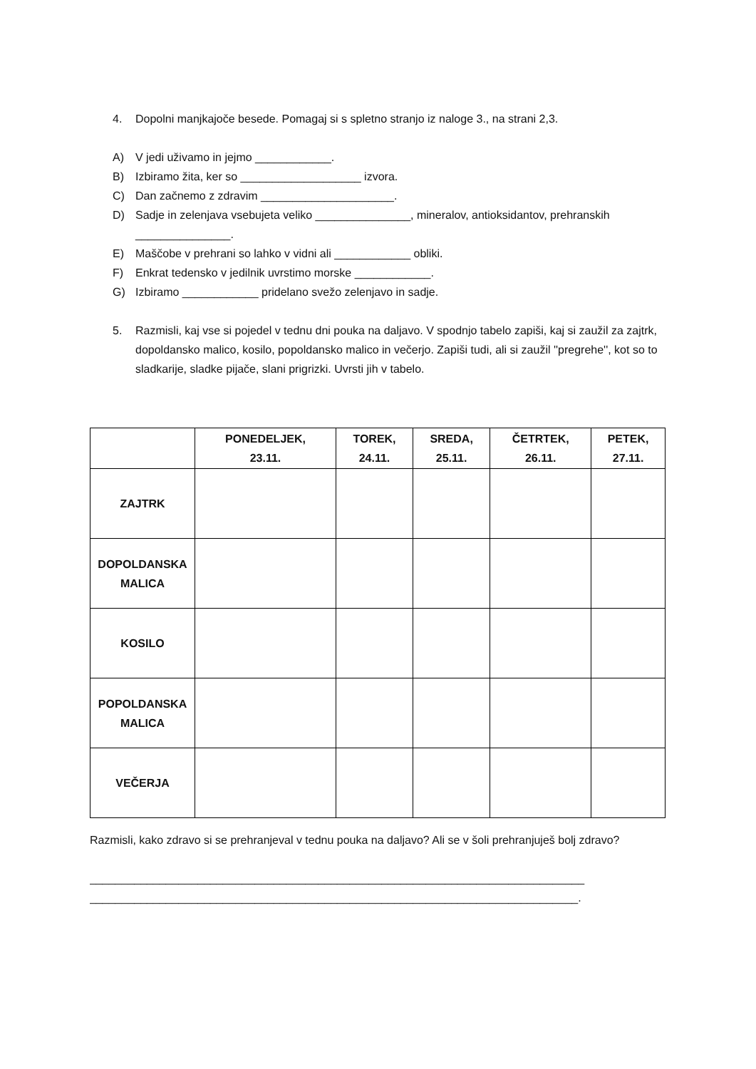4. Dopolni manjkajoče besede. Pomagaj si s spletno stranjo iz naloge 3., na strani 2,3.
A) V jedi uživamo in jejmo ____________.
B) Izbiramo žita, ker so ___________________ izvora.
C) Dan začnemo z zdravim _____________________.
D) Sadje in zelenjava vsebujeta veliko _______________, mineralov, antioksidantov, prehranskih _______________.
E) Maščobe v prehrani so lahko v vidni ali ____________ obliki.
F) Enkrat tedensko v jedilnik uvrstimo morske ____________.
G) Izbiramo ____________ pridelano svežo zelenjavo in sadje.
5. Razmisli, kaj vse si pojedel v tednu dni pouka na daljavo. V spodnjo tabelo zapiši, kaj si zaužil za zajtrk, dopoldansko malico, kosilo, popoldansko malico in večerjo. Zapiši tudi, ali si zaužil ''pregrehe'', kot so to sladkarije, sladke pijače, slani prigrizki. Uvrsti jih v tabelo.
| | PONEDELJEK, 23.11. | TOREK, 24.11. | SREDA, 25.11. | ČETRTEK, 26.11. | PETEK, 27.11. |
| --- | --- | --- | --- | --- | --- |
| ZAJTRK | | | | | |
| DOPOLDANSKA MALICA | | | | | |
| KOSILO | | | | | |
| POPOLDANSKA MALICA | | | | | |
| VEČERJA | | | | | |
Razmisli, kako zdravo si se prehranjeval v tednu pouka na daljavo? Ali se v šoli prehranjuješ bolj zdravo?
______________________________________________________________________________
_____________________________________________________________________________.